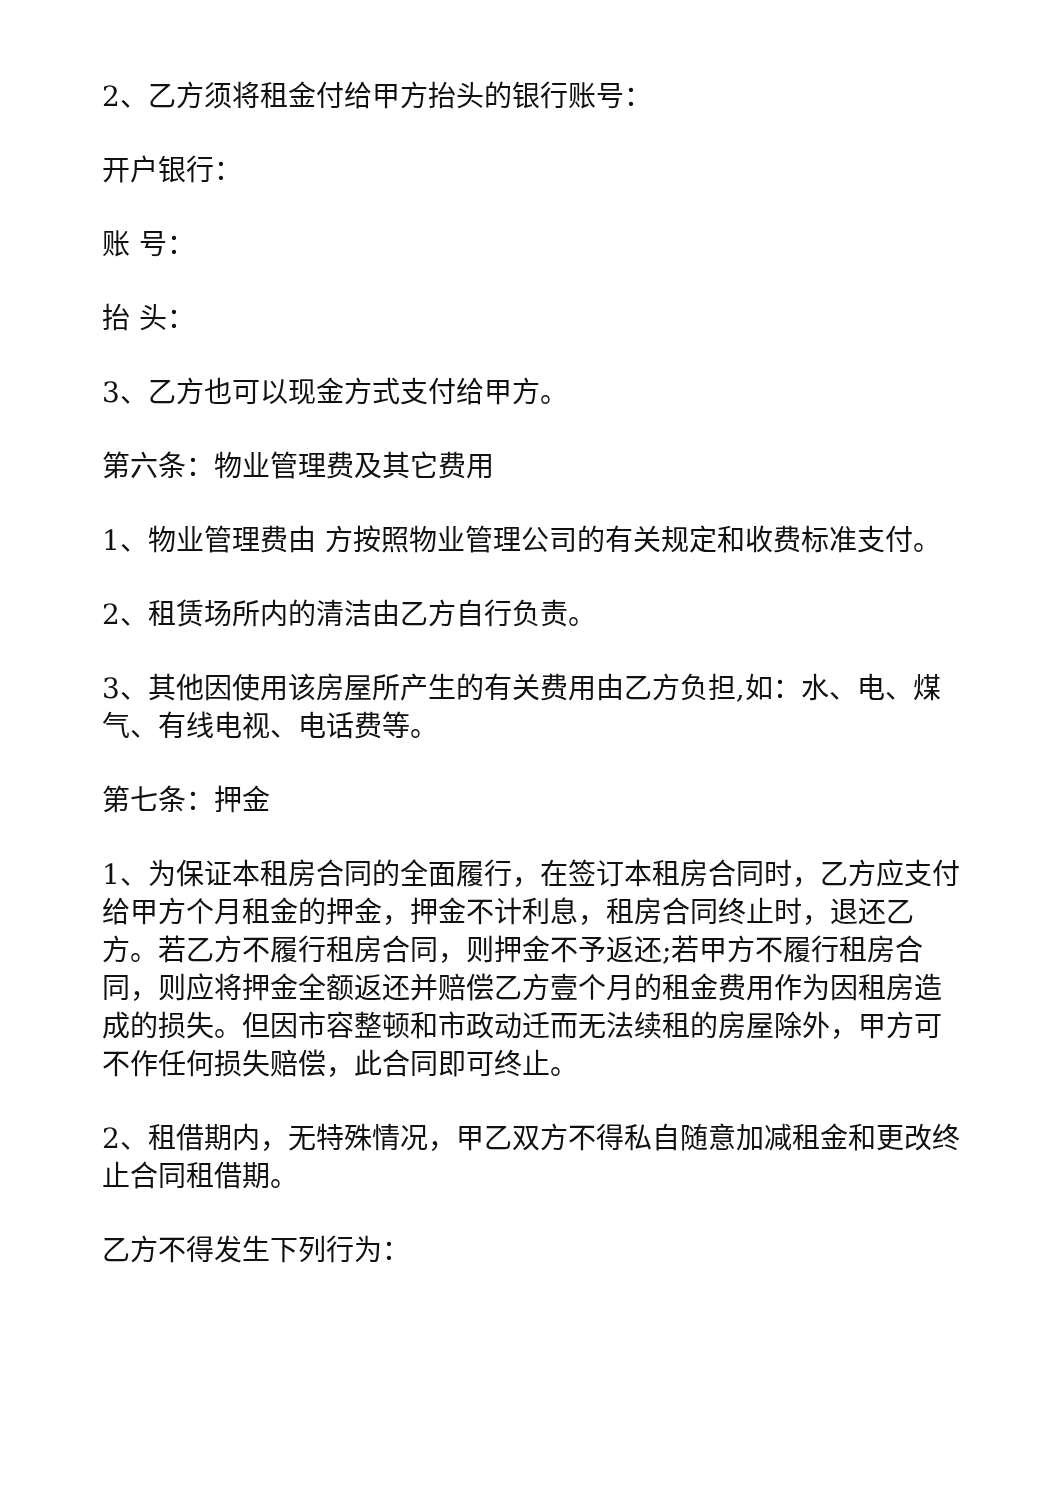2、乙方须将租金付给甲方抬头的银行账号：
开户银行：
账 号：
抬 头：
3、乙方也可以现金方式支付给甲方。
第六条：物业管理费及其它费用
1、物业管理费由 方按照物业管理公司的有关规定和收费标准支付。
2、租赁场所内的清洁由乙方自行负责。
3、其他因使用该房屋所产生的有关费用由乙方负担,如：水、电、煤气、有线电视、电话费等。
第七条：押金
1、为保证本租房合同的全面履行，在签订本租房合同时，乙方应支付给甲方个月租金的押金，押金不计利息，租房合同终止时，退还乙方。若乙方不履行租房合同，则押金不予返还;若甲方不履行租房合同，则应将押金全额返还并赔偿乙方壹个月的租金费用作为因租房造成的损失。但因市容整顿和市政动迁而无法续租的房屋除外，甲方可不作任何损失赔偿，此合同即可终止。
2、租借期内，无特殊情况，甲乙双方不得私自随意加减租金和更改终止合同租借期。
乙方不得发生下列行为：